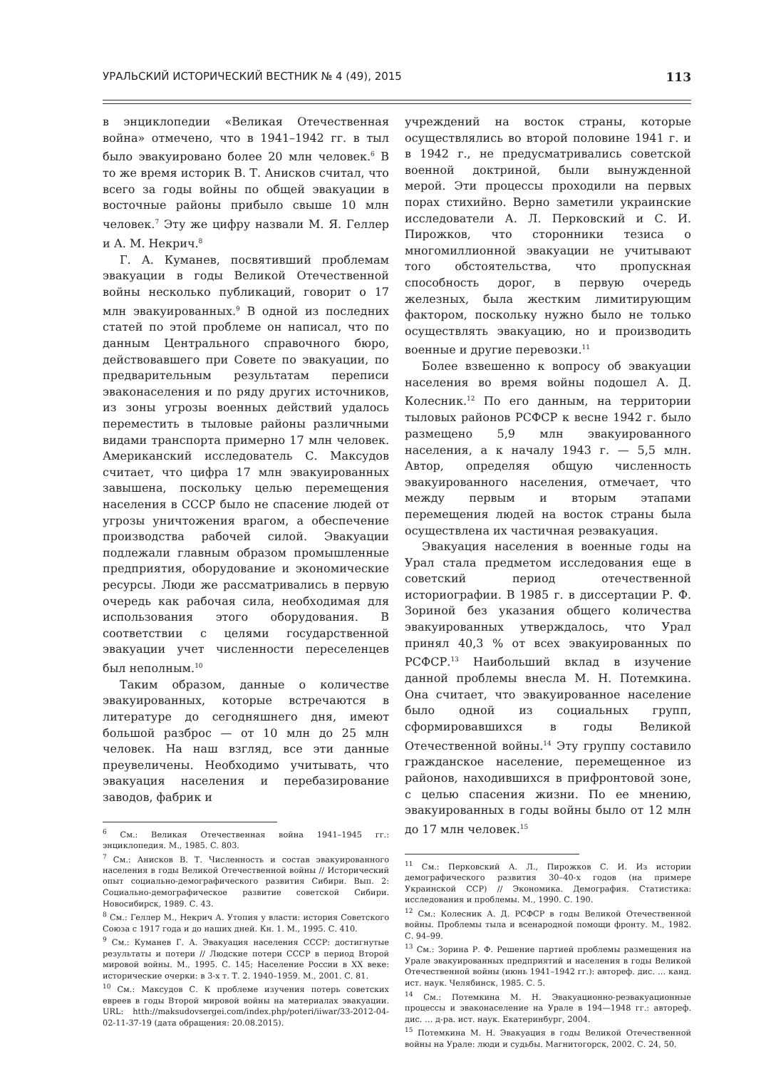УРАЛЬСКИЙ ИСТОРИЧЕСКИЙ ВЕСТНИК № 4 (49), 2015 113
в энциклопедии «Великая Отечественная война» отмечено, что в 1941–1942 гг. в тыл было эвакуировано более 20 млн человек.<sup>6</sup> В то же время историк В. Т. Анисков считал, что всего за годы войны по общей эвакуации в восточные районы прибыло свыше 10 млн человек.<sup>7</sup> Эту же цифру назвали М. Я. Геллер и А. М. Некрич.<sup>8</sup>
Г. А. Куманев, посвятивший проблемам эвакуации в годы Великой Отечественной войны несколько публикаций, говорит о 17 млн эвакуированных.<sup>9</sup> В одной из последних статей по этой проблеме он написал, что по данным Центрального справочного бюро, действовавшего при Совете по эвакуации, по предварительным результатам переписи эваконаселения и по ряду других источников, из зоны угрозы военных действий удалось переместить в тыловые районы различными видами транспорта примерно 17 млн человек. Американский исследователь С. Максудов считает, что цифра 17 млн эвакуированных завышена, поскольку целью перемещения населения в СССР было не спасение людей от угрозы уничтожения врагом, а обеспечение производства рабочей силой. Эвакуации подлежали главным образом промышленные предприятия, оборудование и экономические ресурсы. Люди же рассматривались в первую очередь как рабочая сила, необходимая для использования этого оборудования. В соответствии с целями государственной эвакуации учет численности переселенцев был неполным.<sup>10</sup>
Таким образом, данные о количестве эвакуированных, которые встречаются в литературе до сегодняшнего дня, имеют большой разброс — от 10 млн до 25 млн человек. На наш взгляд, все эти данные преувеличены. Необходимо учитывать, что эвакуация населения и перебазирование заводов, фабрик и
<sup>6</sup> См.: Великая Отечественная война 1941–1945 гг.: энциклопедия. М., 1985. С. 803.
<sup>7</sup> См.: Анисков В. Т. Численность и состав эвакуированного населения в годы Великой Отечественной войны // Исторический опыт социально-демографического развития Сибири. Вып. 2: Социально-демографическое развитие советской Сибири. Новосибирск, 1989. С. 43.
<sup>8</sup> См.: Геллер М., Некрич А. Утопия у власти: история Советского Союза с 1917 года и до наших дней. Кн. 1. М., 1995. С. 410.
<sup>9</sup> См.: Куманев Г. А. Эвакуация населения СССР: достигнутые результаты и потери // Людские потери СССР в период Второй мировой войны. М., 1995. С. 145; Население России в XX веке: исторические очерки: в 3-х т. Т. 2. 1940–1959. М., 2001. С. 81.
<sup>10</sup> См.: Максудов С. К проблеме изучения потерь советских евреев в годы Второй мировой войны на материалах эвакуации. URL: htth://maksudovsergei.com/index.php/poteri/iiwar/33-2012-04-02-11-37-19 (дата обращения: 20.08.2015).
учреждений на восток страны, которые осуществлялись во второй половине 1941 г. и в 1942 г., не предусматривались советской военной доктриной, были вынужденной мерой. Эти процессы проходили на первых порах стихийно. Верно заметили украинские исследователи А. Л. Перковский и С. И. Пирожков, что сторонники тезиса о многомиллионной эвакуации не учитывают того обстоятельства, что пропускная способность дорог, в первую очередь железных, была жестким лимитирующим фактором, поскольку нужно было не только осуществлять эвакуацию, но и производить военные и другие перевозки.<sup>11</sup>
Более взвешенно к вопросу об эвакуации населения во время войны подошел А. Д. Колесник.<sup>12</sup> По его данным, на территории тыловых районов РСФСР к весне 1942 г. было размещено 5,9 млн эвакуированного населения, а к началу 1943 г. — 5,5 млн. Автор, определяя общую численность эвакуированного населения, отмечает, что между первым и вторым этапами перемещения людей на восток страны была осуществлена их частичная реэвакуация.
Эвакуация населения в военные годы на Урал стала предметом исследования еще в советский период отечественной историографии. В 1985 г. в диссертации Р. Ф. Зориной без указания общего количества эвакуированных утверждалось, что Урал принял 40,3 % от всех эвакуированных по РСФСР.<sup>13</sup> Наибольший вклад в изучение данной проблемы внесла М. Н. Потемкина. Она считает, что эвакуированное население было одной из социальных групп, сформировавшихся в годы Великой Отечественной войны.<sup>14</sup> Эту группу составило гражданское население, перемещенное из районов, находившихся в прифронтовой зоне, с целью спасения жизни. По ее мнению, эвакуированных в годы войны было от 12 млн до 17 млн человек.<sup>15</sup>
<sup>11</sup> См.: Перковский А. Л., Пирожков С. И. Из истории демографического развития 30–40-х годов (на примере Украинской ССР) // Экономика. Демография. Статистика: исследования и проблемы. М., 1990. С. 190.
<sup>12</sup> См.: Колесник А. Д. РСФСР в годы Великой Отечественной войны. Проблемы тыла и всенародной помощи фронту. М., 1982. С. 94–99.
<sup>13</sup> См.: Зорина Р. Ф. Решение партией проблемы размещения на Урале эвакуированных предприятий и населения в годы Великой Отечественной войны (июнь 1941–1942 гг.): автореф. дис. … канд. ист. наук. Челябинск, 1985. С. 5.
<sup>14</sup> См.: Потемкина М. Н. Эвакуационно-реэвакуационные процессы и эваконаселение на Урале в 194—1948 гг.: автореф. дис. … д-ра. ист. наук. Екатеринбург, 2004.
<sup>15</sup> Потемкина М. Н. Эвакуация в годы Великой Отечественной войны на Урале: люди и судьбы. Магнитогорск, 2002. С. 24, 50.